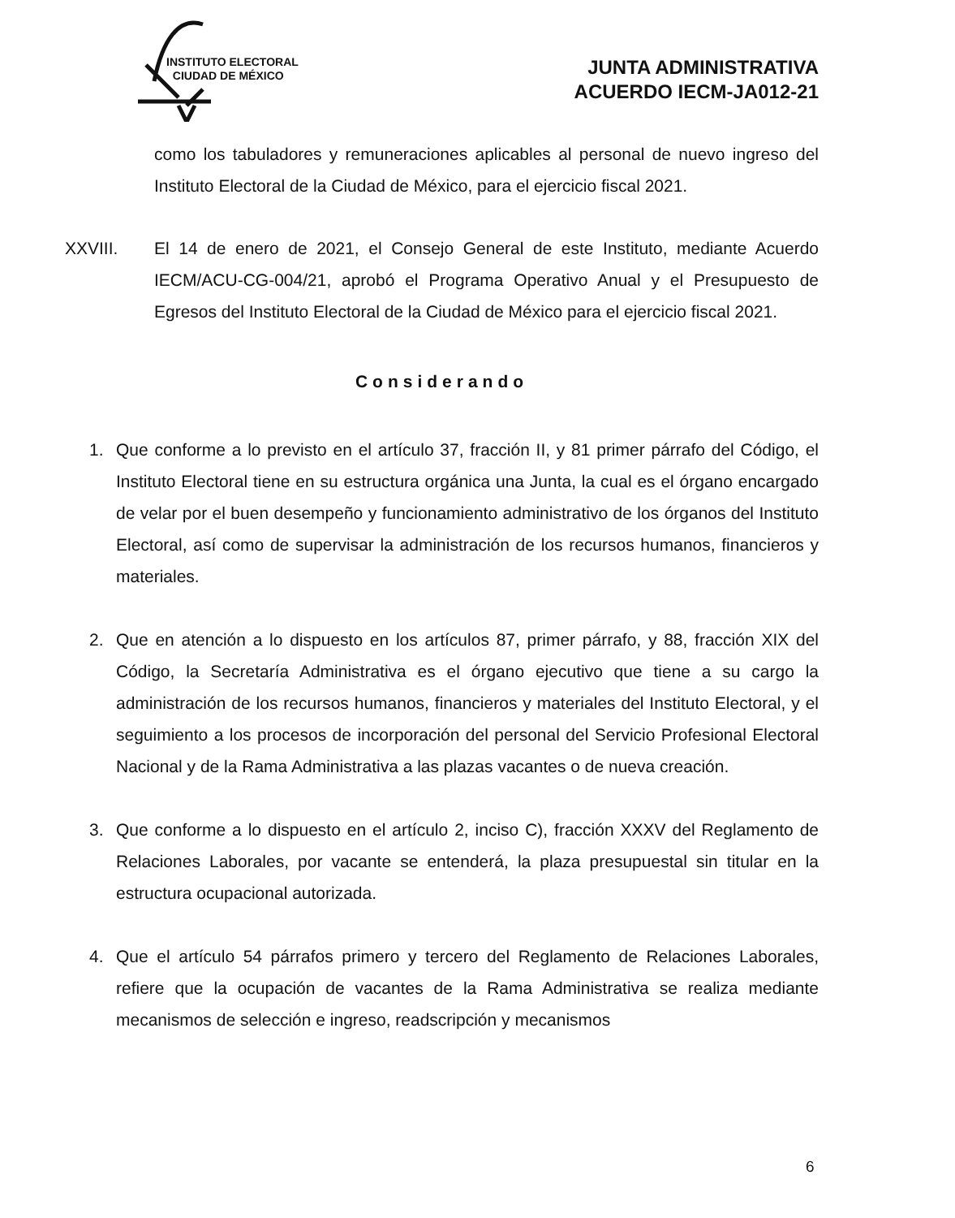INSTITUTO ELECTORAL
CIUDAD DE MÉXICO
JUNTA ADMINISTRATIVA
ACUERDO IECM-JA012-21
como los tabuladores y remuneraciones aplicables al personal de nuevo ingreso del Instituto Electoral de la Ciudad de México, para el ejercicio fiscal 2021.
XXVIII. El 14 de enero de 2021, el Consejo General de este Instituto, mediante Acuerdo IECM/ACU-CG-004/21, aprobó el Programa Operativo Anual y el Presupuesto de Egresos del Instituto Electoral de la Ciudad de México para el ejercicio fiscal 2021.
Considerando
1. Que conforme a lo previsto en el artículo 37, fracción II, y 81 primer párrafo del Código, el Instituto Electoral tiene en su estructura orgánica una Junta, la cual es el órgano encargado de velar por el buen desempeño y funcionamiento administrativo de los órganos del Instituto Electoral, así como de supervisar la administración de los recursos humanos, financieros y materiales.
2. Que en atención a lo dispuesto en los artículos 87, primer párrafo, y 88, fracción XIX del Código, la Secretaría Administrativa es el órgano ejecutivo que tiene a su cargo la administración de los recursos humanos, financieros y materiales del Instituto Electoral, y el seguimiento a los procesos de incorporación del personal del Servicio Profesional Electoral Nacional y de la Rama Administrativa a las plazas vacantes o de nueva creación.
3. Que conforme a lo dispuesto en el artículo 2, inciso C), fracción XXXV del Reglamento de Relaciones Laborales, por vacante se entenderá, la plaza presupuestal sin titular en la estructura ocupacional autorizada.
4. Que el artículo 54 párrafos primero y tercero del Reglamento de Relaciones Laborales, refiere que la ocupación de vacantes de la Rama Administrativa se realiza mediante mecanismos de selección e ingreso, readscripción y mecanismos
6